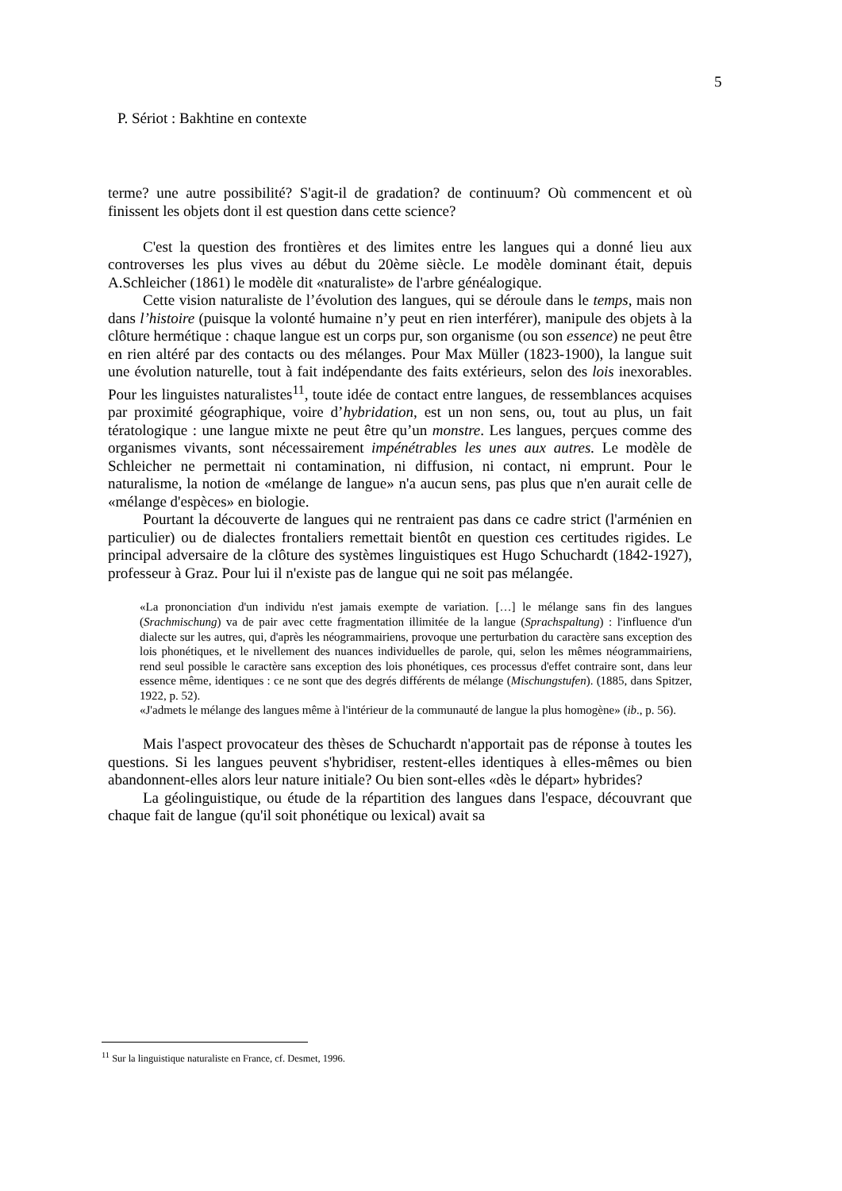5
P. Sériot : Bakhtine en contexte
terme? une autre possibilité? S'agit-il de gradation? de continuum? Où commencent et où finissent les objets dont il est question dans cette science?
C'est la question des frontières et des limites entre les langues qui a donné lieu aux controverses les plus vives au début du 20ème siècle. Le modèle dominant était, depuis A.Schleicher (1861) le modèle dit «naturaliste» de l'arbre généalogique.
Cette vision naturaliste de l’évolution des langues, qui se déroule dans le temps, mais non dans l’histoire (puisque la volonté humaine n’y peut en rien interférer), manipule des objets à la clôture hermétique : chaque langue est un corps pur, son organisme (ou son essence) ne peut être en rien altéré par des contacts ou des mélanges. Pour Max Müller (1823-1900), la langue suit une évolution naturelle, tout à fait indépendante des faits extérieurs, selon des lois inexorables. Pour les linguistes naturalistes<sup>11</sup>, toute idée de contact entre langues, de ressemblances acquises par proximité géographique, voire d’hybridation, est un non sens, ou, tout au plus, un fait tératologique : une langue mixte ne peut être qu’un monstre. Les langues, perçues comme des organismes vivants, sont nécessairement impénétrables les unes aux autres. Le modèle de Schleicher ne permettait ni contamination, ni diffusion, ni contact, ni emprunt. Pour le naturalisme, la notion de «mélange de langue» n'a aucun sens, pas plus que n'en aurait celle de «mélange d'espèces» en biologie.
Pourtant la découverte de langues qui ne rentraient pas dans ce cadre strict (l'arménien en particulier) ou de dialectes frontaliers remettait bientôt en question ces certitudes rigides. Le principal adversaire de la clôture des systèmes linguistiques est Hugo Schuchardt (1842-1927), professeur à Graz. Pour lui il n'existe pas de langue qui ne soit pas mélangée.
«La prononciation d'un individu n'est jamais exempte de variation. […] le mélange sans fin des langues (Srachmischung) va de pair avec cette fragmentation illimitée de la langue (Sprachspaltung) : l'influence d'un dialecte sur les autres, qui, d'après les néogrammairiens, provoque une perturbation du caractère sans exception des lois phonétiques, et le nivellement des nuances individuelles de parole, qui, selon les mêmes néogrammairiens, rend seul possible le caractère sans exception des lois phonétiques, ces processus d'effet contraire sont, dans leur essence même, identiques : ce ne sont que des degrés différents de mélange (Mischungstufen). (1885, dans Spitzer, 1922, p. 52).
«J'admets le mélange des langues même à l'intérieur de la communauté de langue la plus homogène» (ib., p. 56).
Mais l'aspect provocateur des thèses de Schuchardt n'apportait pas de réponse à toutes les questions. Si les langues peuvent s'hybridiser, restent-elles identiques à elles-mêmes ou bien abandonnent-elles alors leur nature initiale? Ou bien sont-elles «dès le départ» hybrides?
La géolinguistique, ou étude de la répartition des langues dans l'espace, découvrant que chaque fait de langue (qu'il soit phonétique ou lexical) avait sa
<sup>11</sup> Sur la linguistique naturaliste en France, cf. Desmet, 1996.